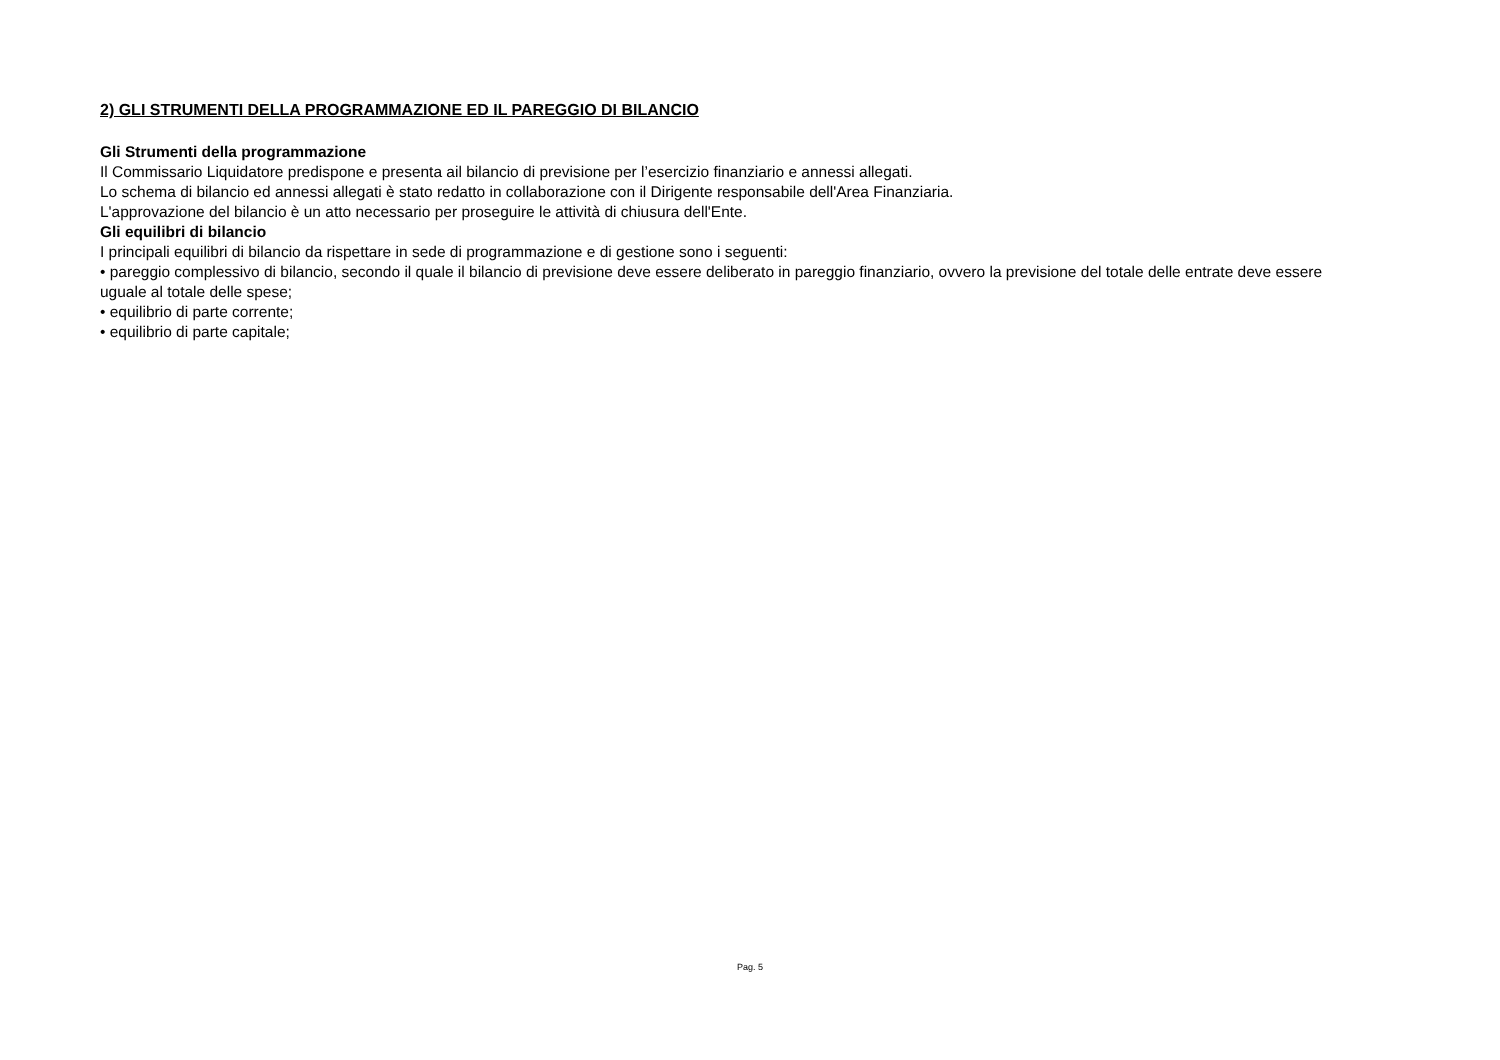2) GLI STRUMENTI DELLA PROGRAMMAZIONE ED IL PAREGGIO DI BILANCIO
Gli Strumenti della programmazione
Il Commissario Liquidatore predispone e presenta ail bilancio di previsione per l’esercizio finanziario e annessi allegati.
Lo schema di bilancio ed annessi allegati è stato redatto in collaborazione con il Dirigente responsabile dell'Area Finanziaria.
L'approvazione del bilancio è un atto necessario per proseguire le attività di chiusura dell'Ente.
Gli equilibri di bilancio
I principali equilibri di bilancio da rispettare in sede di programmazione e di gestione sono i seguenti:
• pareggio complessivo di bilancio, secondo il quale il bilancio di previsione deve essere deliberato in pareggio finanziario, ovvero la previsione del totale delle entrate deve essere uguale al totale delle spese;
• equilibrio di parte corrente;
• equilibrio di parte capitale;
Pag. 5